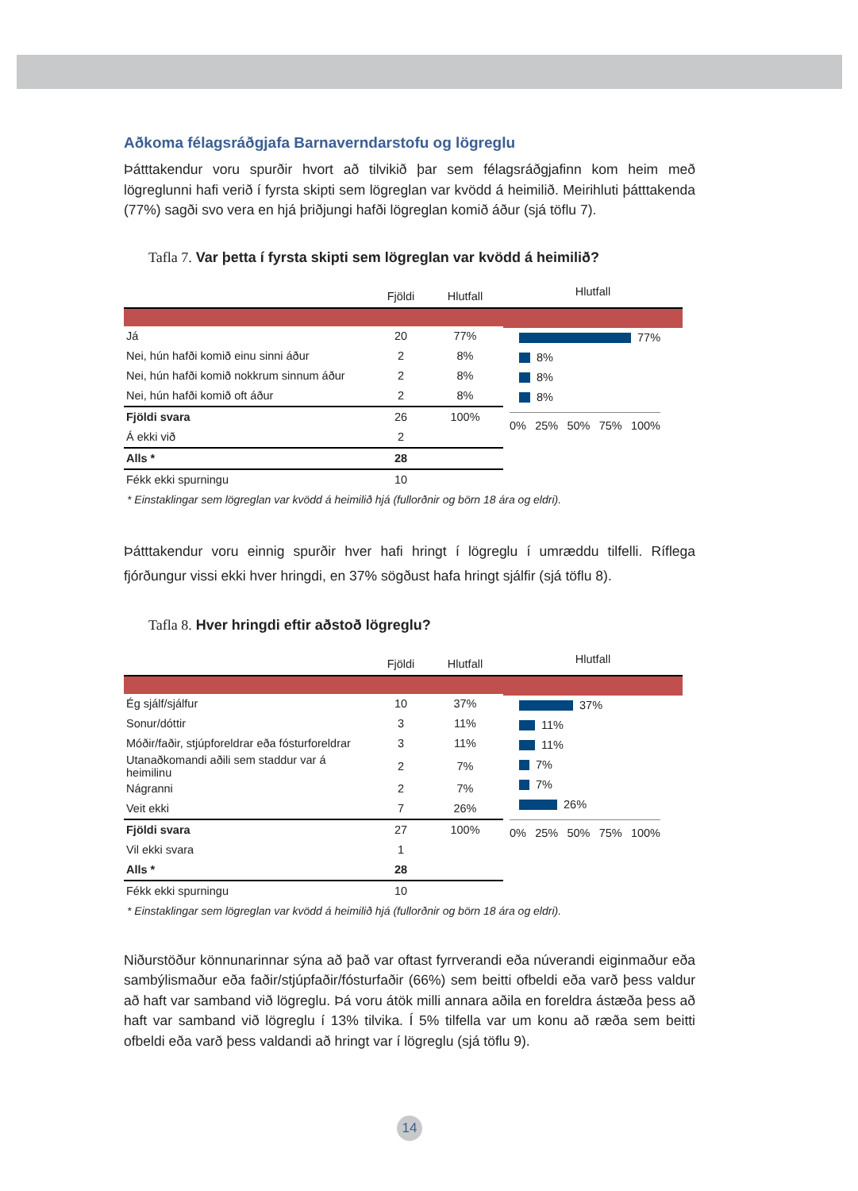Aðkoma félagsráðgjafa Barnaverndarstofu og lögreglu
Þátttakendur voru spurðir hvort að tilvikið þar sem félagsráðgjafinn kom heim með lögreglunni hafi verið í fyrsta skipti sem lögreglan var kvödd á heimilið. Meirihluti þátttakenda (77%) sagði svo vera en hjá þriðjungi hafði lögreglan komið áður (sjá töflu 7).
Tafla 7. Var þetta í fyrsta skipti sem lögreglan var kvödd á heimilið?
| | Fjöldi | Hlutfall |
| --- | --- | --- |
| Já | 20 | 77% |
| Nei, hún hafði komið einu sinni áður | 2 | 8% |
| Nei, hún hafði komið nokkrum sinnum áður | 2 | 8% |
| Nei, hún hafði komið oft áður | 2 | 8% |
| Fjöldi svara | 26 | 100% |
| Á ekki við | 2 | |
| Alls * | 28 | |
| Fékk ekki spurningu | 10 | |
Hlutfall
77%
8%
8%
8%
0% 25% 50% 75% 100%
* Einstaklingar sem lögreglan var kvödd á heimilið hjá (fullorðnir og börn 18 ára og eldri).
Þátttakendur voru einnig spurðir hver hafi hringt í lögreglu í umræddu tilfelli. Ríflega fjórðungur vissi ekki hver hringdi, en 37% sögðust hafa hringt sjálfir (sjá töflu 8).
Tafla 8. Hver hringdi eftir aðstoð lögreglu?
| | Fjöldi | Hlutfall |
| --- | --- | --- |
| Ég sjálf/sjálfur | 10 | 37% |
| Sonur/dóttir | 3 | 11% |
| Móðir/faðir, stjúpforeldrar eða fósturforeldrar | 3 | 11% |
| Utanaðkomandi aðili sem staddur var á heimilinu | 2 | 7% |
| Nágranni | 2 | 7% |
| Veit ekki | 7 | 26% |
| Fjöldi svara | 27 | 100% |
| Vil ekki svara | 1 | |
| Alls * | 28 | |
| Fékk ekki spurningu | 10 | |
Hlutfall
37%
11%
11%
7%
7%
26%
0% 25% 50% 75% 100%
* Einstaklingar sem lögreglan var kvödd á heimilið hjá (fullorðnir og börn 18 ára og eldri).
Niðurstöður könnunarinnar sýna að það var oftast fyrrverandi eða núverandi eiginmaður eða sambýlismaður eða faðir/stjúpfaðir/fósturfaðir (66%) sem beitti ofbeldi eða varð þess valdur að haft var samband við lögreglu. Þá voru átök milli annara aðila en foreldra ástæða þess að haft var samband við lögreglu í 13% tilvika. Í 5% tilfella var um konu að ræða sem beitti ofbeldi eða varð þess valdandi að hringt var í lögreglu (sjá töflu 9).
14